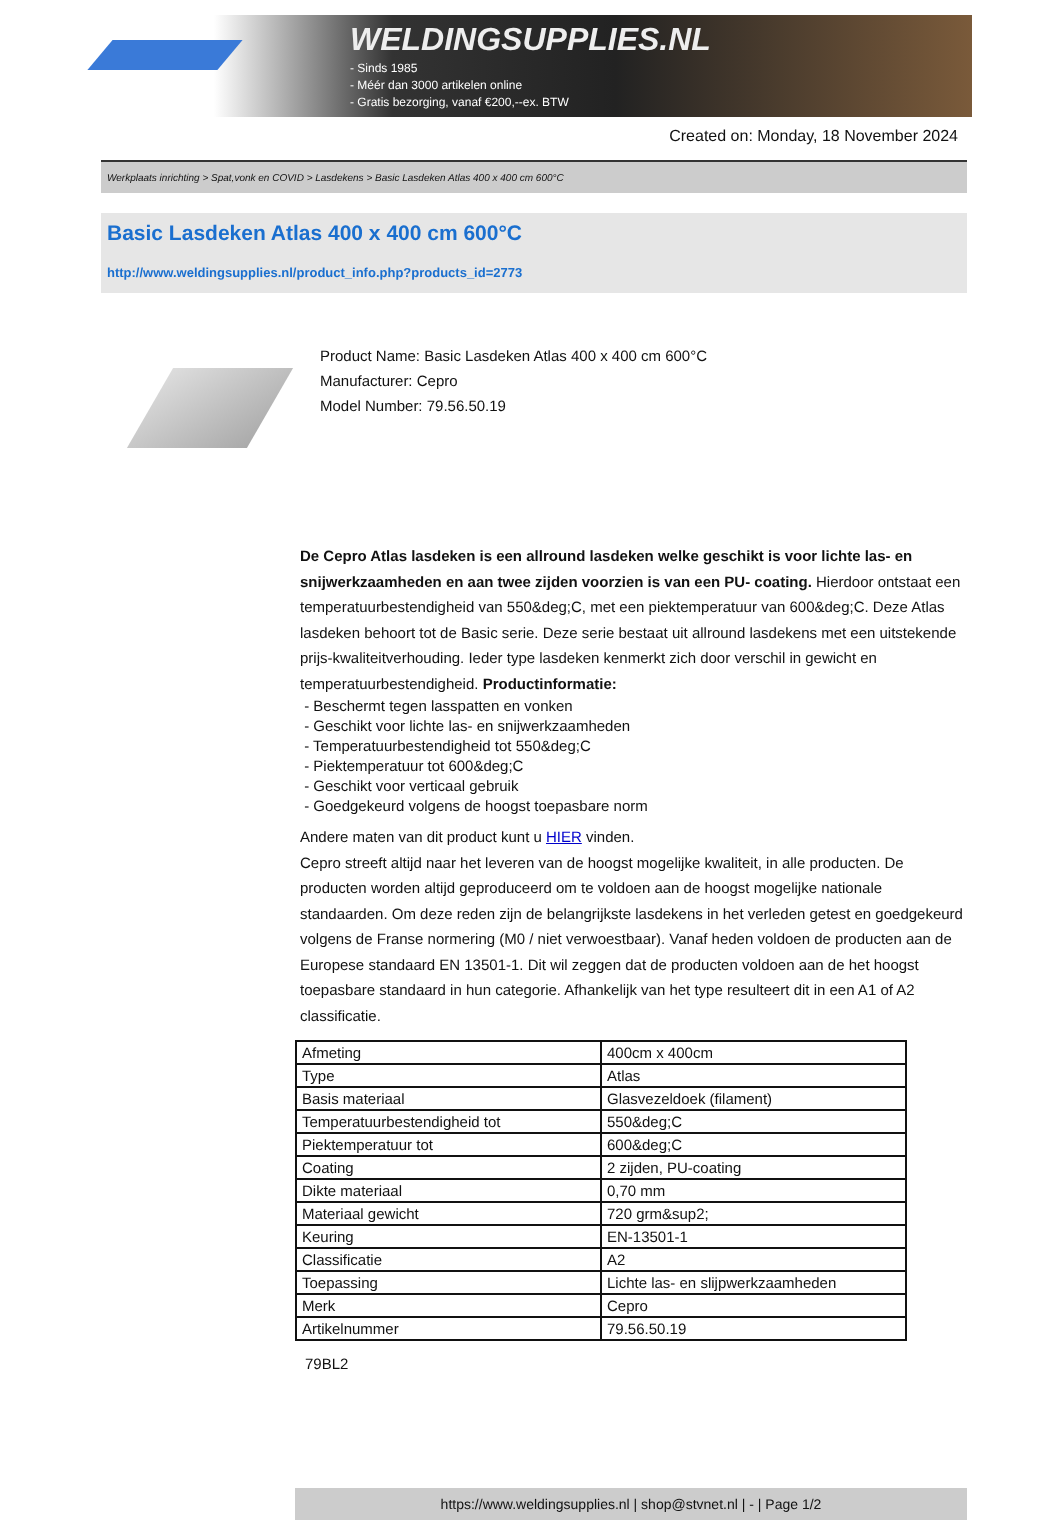WELDINGSUPPLIES.NL
- Sinds 1985
- Méér dan 3000 artikelen online
- Gratis bezorging, vanaf €200,--ex. BTW
Created on: Monday, 18 November 2024
Werkplaats inrichting > Spat,vonk en COVID > Lasdekens > Basic Lasdeken Atlas 400 x 400 cm 600°C
Basic Lasdeken Atlas 400 x 400 cm 600°C
http://www.weldingsupplies.nl/product_info.php?products_id=2773
Product Name: Basic Lasdeken Atlas 400 x 400 cm 600°C
Manufacturer: Cepro
Model Number: 79.56.50.19
De Cepro Atlas lasdeken is een allround lasdeken welke geschikt is voor lichte las- en snijwerkzaamheden en aan twee zijden voorzien is van een PU- coating. Hierdoor ontstaat een temperatuurbestendigheid van 550&deg;C, met een piektemperatuur van 600&deg;C. Deze Atlas lasdeken behoort tot de Basic serie. Deze serie bestaat uit allround lasdekens met een uitstekende prijs-kwaliteitverhouding. Ieder type lasdeken kenmerkt zich door verschil in gewicht en temperatuurbestendigheid. Productinformatie:
- Beschermt tegen lasspatten en vonken
- Geschikt voor lichte las- en snijwerkzaamheden
- Temperatuurbestendigheid tot 550&deg;C
- Piektemperatuur tot 600&deg;C
- Geschikt voor verticaal gebruik
- Goedgekeurd volgens de hoogst toepasbare norm
Andere maten van dit product kunt u HIER vinden.
Cepro streeft altijd naar het leveren van de hoogst mogelijke kwaliteit, in alle producten. De producten worden altijd geproduceerd om te voldoen aan de hoogst mogelijke nationale standaarden. Om deze reden zijn de belangrijkste lasdekens in het verleden getest en goedgekeurd volgens de Franse normering (M0 / niet verwoestbaar). Vanaf heden voldoen de producten aan de Europese standaard EN 13501-1. Dit wil zeggen dat de producten voldoen aan de het hoogst toepasbare standaard in hun categorie. Afhankelijk van het type resulteert dit in een A1 of A2 classificatie.
| Afmeting | 400cm x 400cm |
| Type | Atlas |
| Basis materiaal | Glasvezeldoek (filament) |
| Temperatuurbestendigheid tot | 550&deg;C |
| Piektemperatuur tot | 600&deg;C |
| Coating | 2 zijden, PU-coating |
| Dikte materiaal | 0,70 mm |
| Materiaal gewicht | 720 grm&sup2; |
| Keuring | EN-13501-1 |
| Classificatie | A2 |
| Toepassing | Lichte las- en slijpwerkzaamheden |
| Merk | Cepro |
| Artikelnummer | 79.56.50.19 |
79BL2
https://www.weldingsupplies.nl | shop@stvnet.nl | - | Page 1/2